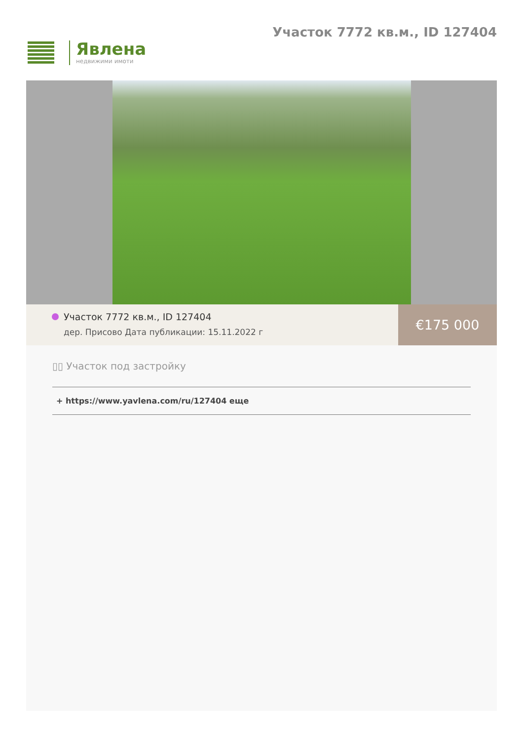Явлена
недвижими имоти
Участок 7772 кв.м., ID 127404
Участок 7772 кв.м., ID 127404
дер. Присово Дата публикации: 15.11.2022 г
€175 000
▯▯ Участок под застройку
+ https://www.yavlena.com/ru/127404 еще